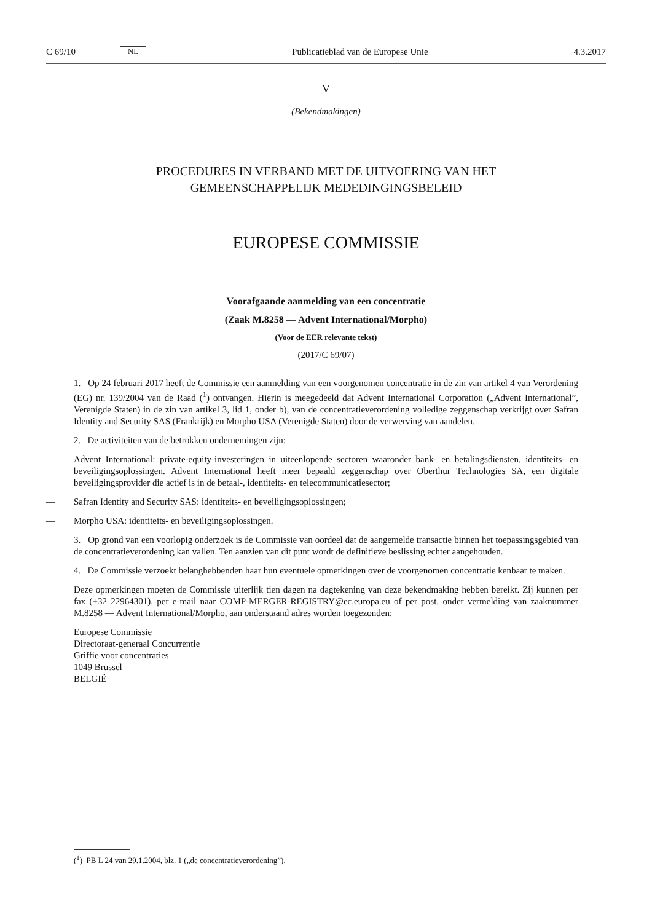C 69/10 NL
Publicatieblad van de Europese Unie 4.3.2017
V
(Bekendmakingen)
PROCEDURES IN VERBAND MET DE UITVOERING VAN HET
GEMEENSCHAPPELIJK MEDEDINGINGSBELEID
EUROPESE COMMISSIE
Voorafgaande aanmelding van een concentratie
(Zaak M.8258 — Advent International/Morpho)
(Voor de EER relevante tekst)
(2017/C 69/07)
1. Op 24 februari 2017 heeft de Commissie een aanmelding van een voorgenomen concentratie in de zin van artikel 4 van Verordening (EG) nr. 139/2004 van de Raad (<sup>1</sup>) ontvangen. Hierin is meegedeeld dat Advent International Corporation („Advent International”, Verenigde Staten) in de zin van artikel 3, lid 1, onder b), van de concentratieverordening volledige zeggenschap verkrijgt over Safran Identity and Security SAS (Frankrijk) en Morpho USA (Verenigde Staten) door de verwerving van aandelen.
2. De activiteiten van de betrokken ondernemingen zijn:
— Advent International: private-equity-investeringen in uiteenlopende sectoren waaronder bank- en betalingsdiensten, identiteits- en beveiligingsoplossingen. Advent International heeft meer bepaald zeggenschap over Oberthur Technologies SA, een digitale beveiligingsprovider die actief is in de betaal-, identiteits- en telecommunicatiesector;
— Safran Identity and Security SAS: identiteits- en beveiligingsoplossingen;
— Morpho USA: identiteits- en beveiligingsoplossingen.
3. Op grond van een voorlopig onderzoek is de Commissie van oordeel dat de aangemelde transactie binnen het toepassingsgebied van de concentratieverordening kan vallen. Ten aanzien van dit punt wordt de definitieve beslissing echter aangehouden.
4. De Commissie verzoekt belanghebbenden haar hun eventuele opmerkingen over de voorgenomen concentratie kenbaar te maken.
Deze opmerkingen moeten de Commissie uiterlijk tien dagen na dagtekening van deze bekendmaking hebben bereikt. Zij kunnen per fax (+32 22964301), per e-mail naar COMP-MERGER-REGISTRY@ec.europa.eu of per post, onder vermelding van zaaknummer M.8258 — Advent International/Morpho, aan onderstaand adres worden toegezonden:
Europese Commissie
Directoraat-generaal Concurrentie
Griffie voor concentraties
1049 Brussel
BELGIË
(<sup>1</sup>) PB L 24 van 29.1.2004, blz. 1 („de concentratieverordening”).